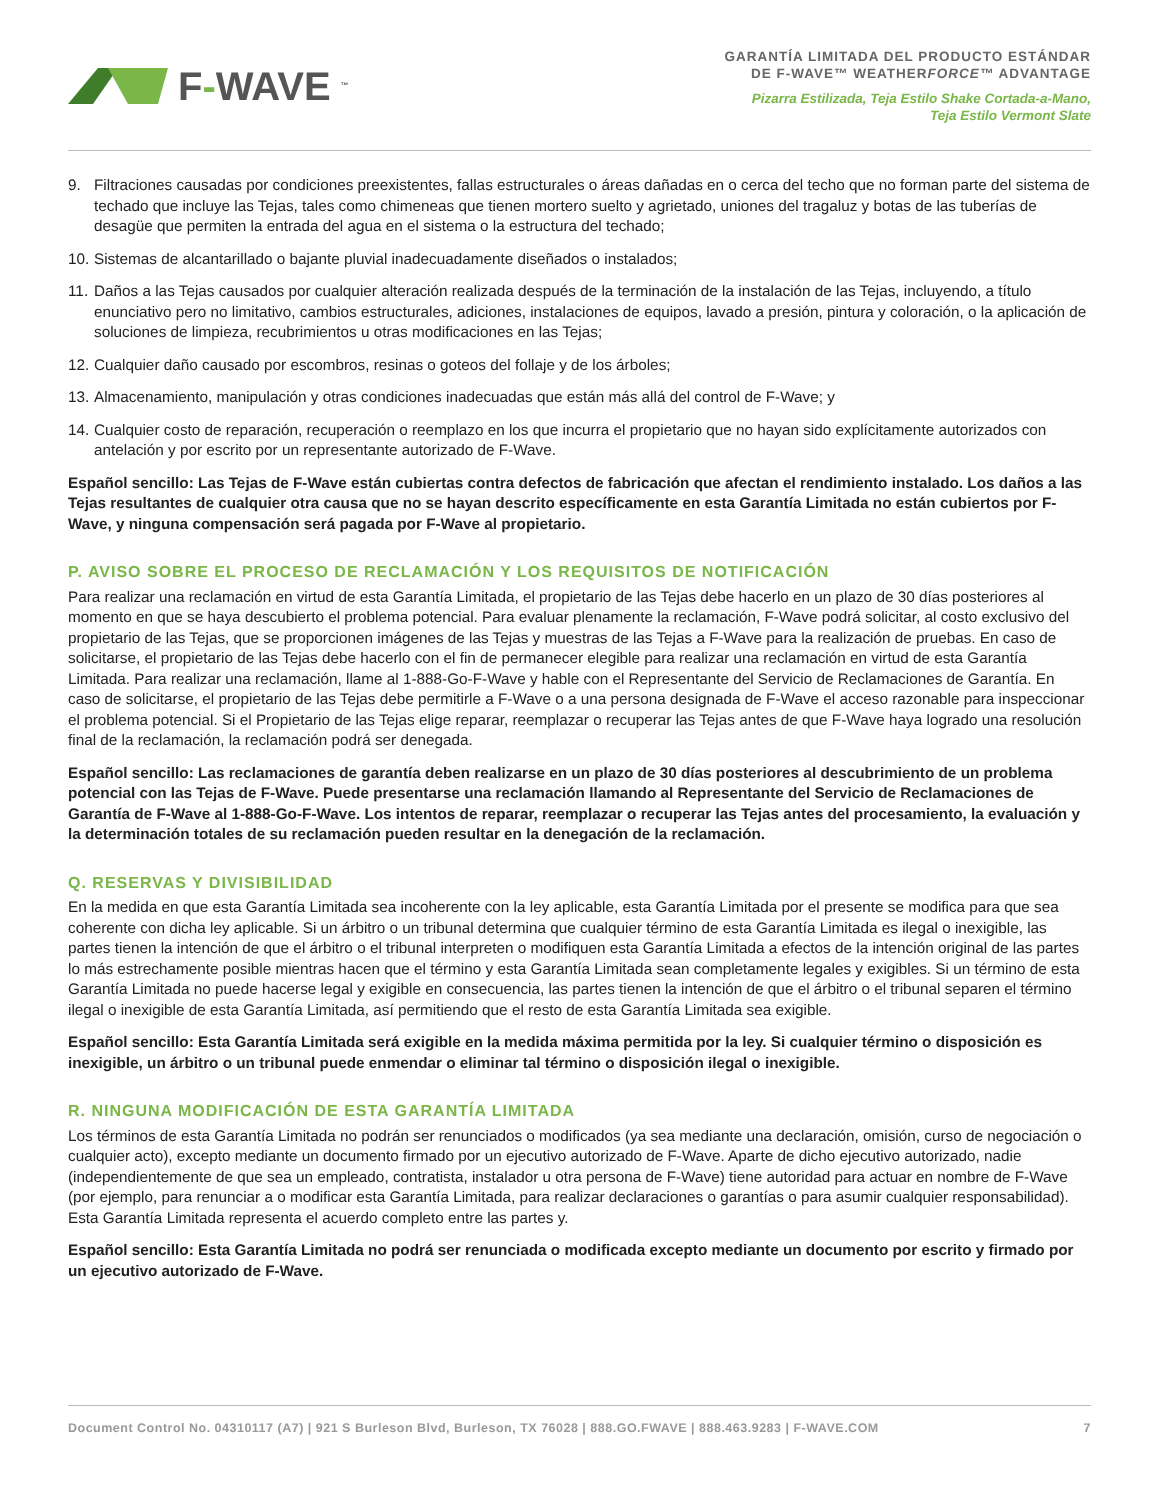F-WAVE<sup>™</sup>
GARANTÍA LIMITADA DEL PRODUCTO ESTÁNDAR
DE F-WAVE™ WEATHERFORCE™ ADVANTAGE
Pizarra Estilizada, Teja Estilo Shake Cortada-a-Mano,
Teja Estilo Vermont Slate
9. Filtraciones causadas por condiciones preexistentes, fallas estructurales o áreas dañadas en o cerca del techo que no forman parte del sistema de techado que incluye las Tejas, tales como chimeneas que tienen mortero suelto y agrietado, uniones del tragaluz y botas de las tuberías de desagüe que permiten la entrada del agua en el sistema o la estructura del techado;
10. Sistemas de alcantarillado o bajante pluvial inadecuadamente diseñados o instalados;
11. Daños a las Tejas causados por cualquier alteración realizada después de la terminación de la instalación de las Tejas, incluyendo, a título enunciativo pero no limitativo, cambios estructurales, adiciones, instalaciones de equipos, lavado a presión, pintura y coloración, o la aplicación de soluciones de limpieza, recubrimientos u otras modificaciones en las Tejas;
12. Cualquier daño causado por escombros, resinas o goteos del follaje y de los árboles;
13. Almacenamiento, manipulación y otras condiciones inadecuadas que están más allá del control de F-Wave; y
14. Cualquier costo de reparación, recuperación o reemplazo en los que incurra el propietario que no hayan sido explícitamente autorizados con antelación y por escrito por un representante autorizado de F-Wave.
Español sencillo: Las Tejas de F-Wave están cubiertas contra defectos de fabricación que afectan el rendimiento instalado. Los daños a las Tejas resultantes de cualquier otra causa que no se hayan descrito específicamente en esta Garantía Limitada no están cubiertos por F-Wave, y ninguna compensación será pagada por F-Wave al propietario.
P. AVISO SOBRE EL PROCESO DE RECLAMACIÓN Y LOS REQUISITOS DE NOTIFICACIÓN
Para realizar una reclamación en virtud de esta Garantía Limitada, el propietario de las Tejas debe hacerlo en un plazo de 30 días posteriores al momento en que se haya descubierto el problema potencial. Para evaluar plenamente la reclamación, F-Wave podrá solicitar, al costo exclusivo del propietario de las Tejas, que se proporcionen imágenes de las Tejas y muestras de las Tejas a F-Wave para la realización de pruebas. En caso de solicitarse, el propietario de las Tejas debe hacerlo con el fin de permanecer elegible para realizar una reclamación en virtud de esta Garantía Limitada. Para realizar una reclamación, llame al 1-888-Go-F-Wave y hable con el Representante del Servicio de Reclamaciones de Garantía. En caso de solicitarse, el propietario de las Tejas debe permitirle a F-Wave o a una persona designada de F-Wave el acceso razonable para inspeccionar el problema potencial. Si el Propietario de las Tejas elige reparar, reemplazar o recuperar las Tejas antes de que F-Wave haya logrado una resolución final de la reclamación, la reclamación podrá ser denegada.
Español sencillo: Las reclamaciones de garantía deben realizarse en un plazo de 30 días posteriores al descubrimiento de un problema potencial con las Tejas de F-Wave. Puede presentarse una reclamación llamando al Representante del Servicio de Reclamaciones de Garantía de F-Wave al 1-888-Go-F-Wave. Los intentos de reparar, reemplazar o recuperar las Tejas antes del procesamiento, la evaluación y la determinación totales de su reclamación pueden resultar en la denegación de la reclamación.
Q. RESERVAS Y DIVISIBILIDAD
En la medida en que esta Garantía Limitada sea incoherente con la ley aplicable, esta Garantía Limitada por el presente se modifica para que sea coherente con dicha ley aplicable. Si un árbitro o un tribunal determina que cualquier término de esta Garantía Limitada es ilegal o inexigible, las partes tienen la intención de que el árbitro o el tribunal interpreten o modifiquen esta Garantía Limitada a efectos de la intención original de las partes lo más estrechamente posible mientras hacen que el término y esta Garantía Limitada sean completamente legales y exigibles. Si un término de esta Garantía Limitada no puede hacerse legal y exigible en consecuencia, las partes tienen la intención de que el árbitro o el tribunal separen el término ilegal o inexigible de esta Garantía Limitada, así permitiendo que el resto de esta Garantía Limitada sea exigible.
Español sencillo: Esta Garantía Limitada será exigible en la medida máxima permitida por la ley. Si cualquier término o disposición es inexigible, un árbitro o un tribunal puede enmendar o eliminar tal término o disposición ilegal o inexigible.
R. NINGUNA MODIFICACIÓN DE ESTA GARANTÍA LIMITADA
Los términos de esta Garantía Limitada no podrán ser renunciados o modificados (ya sea mediante una declaración, omisión, curso de negociación o cualquier acto), excepto mediante un documento firmado por un ejecutivo autorizado de F-Wave. Aparte de dicho ejecutivo autorizado, nadie (independientemente de que sea un empleado, contratista, instalador u otra persona de F-Wave) tiene autoridad para actuar en nombre de F-Wave (por ejemplo, para renunciar a o modificar esta Garantía Limitada, para realizar declaraciones o garantías o para asumir cualquier responsabilidad). Esta Garantía Limitada representa el acuerdo completo entre las partes y.
Español sencillo: Esta Garantía Limitada no podrá ser renunciada o modificada excepto mediante un documento por escrito y firmado por un ejecutivo autorizado de F-Wave.
Document Control No. 04310117 (A7) | 921 S Burleson Blvd, Burleson, TX 76028 | 888.GO.FWAVE | 888.463.9283 | F-WAVE.COM 7